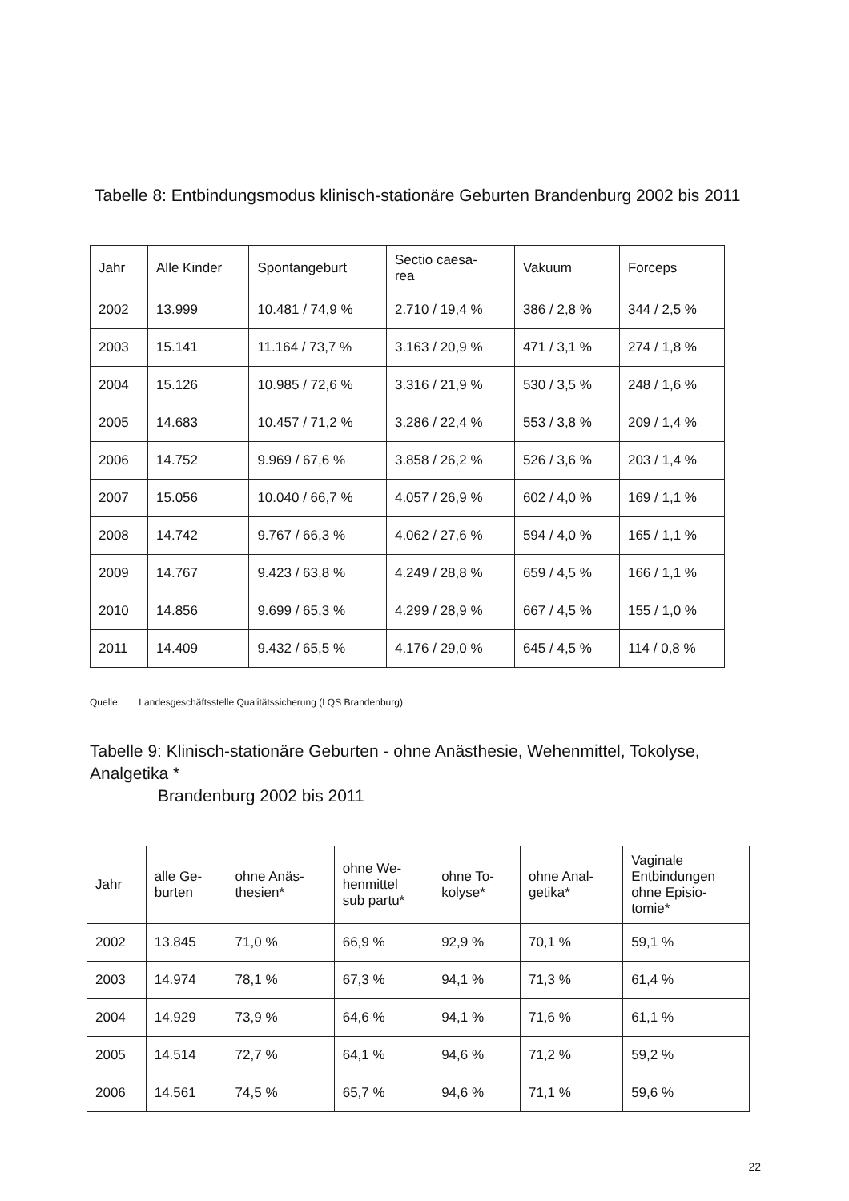Tabelle 8: Entbindungsmodus klinisch-stationäre Geburten Brandenburg 2002 bis 2011
| Jahr | Alle Kinder | Spontangeburt | Sectio caesa- rea | Vakuum | Forceps |
| --- | --- | --- | --- | --- | --- |
| 2002 | 13.999 | 10.481 / 74,9 % | 2.710 / 19,4 % | 386 / 2,8 % | 344 / 2,5 % |
| 2003 | 15.141 | 11.164 / 73,7 % | 3.163 / 20,9 % | 471 / 3,1 % | 274 / 1,8 % |
| 2004 | 15.126 | 10.985 / 72,6 % | 3.316 / 21,9 % | 530 / 3,5 % | 248 / 1,6 % |
| 2005 | 14.683 | 10.457 / 71,2 % | 3.286 / 22,4 % | 553 / 3,8 % | 209 / 1,4 % |
| 2006 | 14.752 | 9.969 / 67,6 % | 3.858 / 26,2 % | 526 / 3,6 % | 203 / 1,4 % |
| 2007 | 15.056 | 10.040 / 66,7 % | 4.057 / 26,9 % | 602 / 4,0 % | 169 / 1,1 % |
| 2008 | 14.742 | 9.767 / 66,3 % | 4.062 / 27,6 % | 594 / 4,0 % | 165 / 1,1 % |
| 2009 | 14.767 | 9.423 / 63,8 % | 4.249 / 28,8 % | 659 / 4,5 % | 166 / 1,1 % |
| 2010 | 14.856 | 9.699 / 65,3 % | 4.299 / 28,9 % | 667 / 4,5 % | 155 / 1,0 % |
| 2011 | 14.409 | 9.432 / 65,5 % | 4.176 / 29,0 % | 645 / 4,5 % | 114 / 0,8 % |
Quelle: Landesgeschäftsstelle Qualitätssicherung (LQS Brandenburg)
Tabelle 9: Klinisch-stationäre Geburten - ohne Anästhesie, Wehenmittel, Tokolyse, Analgetika *
Brandenburg 2002 bis 2011
| Jahr | alle Ge- burten | ohne Anäs- thesien* | ohne We- henmittel sub partu* | ohne To- kolyse* | ohne Anal- getika* | Vaginale Entbindungen ohne Episio- tomie* |
| --- | --- | --- | --- | --- | --- | --- |
| 2002 | 13.845 | 71,0 % | 66,9 % | 92,9 % | 70,1 % | 59,1 % |
| 2003 | 14.974 | 78,1 % | 67,3 % | 94,1 % | 71,3 % | 61,4 % |
| 2004 | 14.929 | 73,9 % | 64,6 % | 94,1 % | 71,6 % | 61,1 % |
| 2005 | 14.514 | 72,7 % | 64,1 % | 94,6 % | 71,2 % | 59,2 % |
| 2006 | 14.561 | 74,5 % | 65,7 % | 94,6 % | 71,1 % | 59,6 % |
22